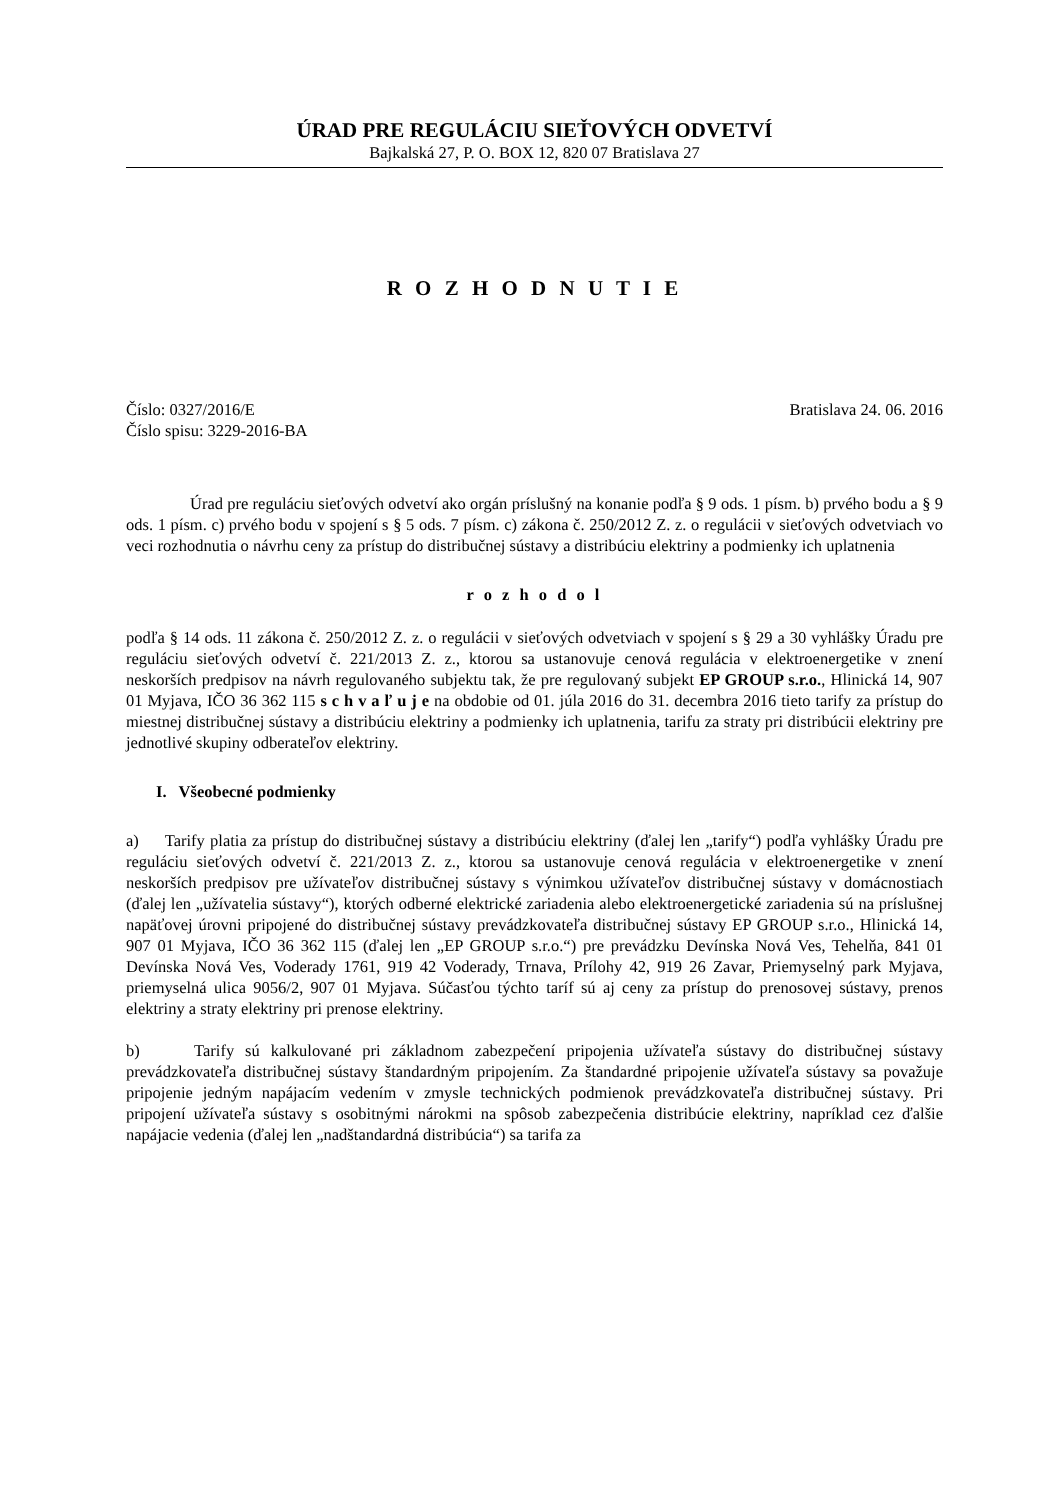ÚRAD PRE REGULÁCIU SIEŤOVÝCH ODVETVÍ
Bajkalská 27, P. O. BOX 12, 820 07 Bratislava 27
R O Z H O D N U T I E
Číslo: 0327/2016/E Bratislava 24. 06. 2016
Číslo spisu: 3229-2016-BA
Úrad pre reguláciu sieťových odvetví ako orgán príslušný na konanie podľa § 9 ods. 1 písm. b) prvého bodu a § 9 ods. 1 písm. c) prvého bodu v spojení s § 5 ods. 7 písm. c) zákona č. 250/2012 Z. z. o regulácii v sieťových odvetviach vo veci rozhodnutia o návrhu ceny za prístup do distribučnej sústavy a distribúciu elektriny a podmienky ich uplatnenia
r o z h o d o l
podľa § 14 ods. 11 zákona č. 250/2012 Z. z. o regulácii v sieťových odvetviach v spojení s § 29 a 30 vyhlášky Úradu pre reguláciu sieťových odvetví č. 221/2013 Z. z., ktorou sa ustanovuje cenová regulácia v elektroenergetike v znení neskorších predpisov na návrh regulovaného subjektu tak, že pre regulovaný subjekt EP GROUP s.r.o., Hlinická 14, 907 01 Myjava, IČO 36 362 115 s c h v a ľ u j e na obdobie od 01. júla 2016 do 31. decembra 2016 tieto tarify za prístup do miestnej distribučnej sústavy a distribúciu elektriny a podmienky ich uplatnenia, tarifu za straty pri distribúcii elektriny pre jednotlivé skupiny odberateľov elektriny.
I. Všeobecné podmienky
a) Tarify platia za prístup do distribučnej sústavy a distribúciu elektriny (ďalej len „tarify“) podľa vyhlášky Úradu pre reguláciu sieťových odvetví č. 221/2013 Z. z., ktorou sa ustanovuje cenová regulácia v elektroenergetike v znení neskorších predpisov pre užívateľov distribučnej sústavy s výnimkou užívateľov distribučnej sústavy v domácnostiach (ďalej len „užívatelia sústavy“), ktorých odberné elektrické zariadenia alebo elektroenergetické zariadenia sú na príslušnej napäťovej úrovni pripojené do distribučnej sústavy prevádzkovateľa distribučnej sústavy EP GROUP s.r.o., Hlinická 14, 907 01 Myjava, IČO 36 362 115 (ďalej len „EP GROUP s.r.o.“) pre prevádzku Devínska Nová Ves, Tehelňa, 841 01 Devínska Nová Ves, Voderady 1761, 919 42 Voderady, Trnava, Prílohy 42, 919 26 Zavar, Priemyselný park Myjava, priemyselná ulica 9056/2, 907 01 Myjava. Súčasťou týchto taríf sú aj ceny za prístup do prenosovej sústavy, prenos elektriny a straty elektriny pri prenose elektriny.
b) Tarify sú kalkulované pri základnom zabezpečení pripojenia užívateľa sústavy do distribučnej sústavy prevádzkovateľa distribučnej sústavy štandardným pripojením. Za štandardné pripojenie užívateľa sústavy sa považuje pripojenie jedným napájacím vedením v zmysle technických podmienok prevádzkovateľa distribučnej sústavy. Pri pripojení užívateľa sústavy s osobitnými nárokmi na spôsob zabezpečenia distribúcie elektriny, napríklad cez ďalšie napájacie vedenia (ďalej len „nadštandardná distribúcia“) sa tarifa za